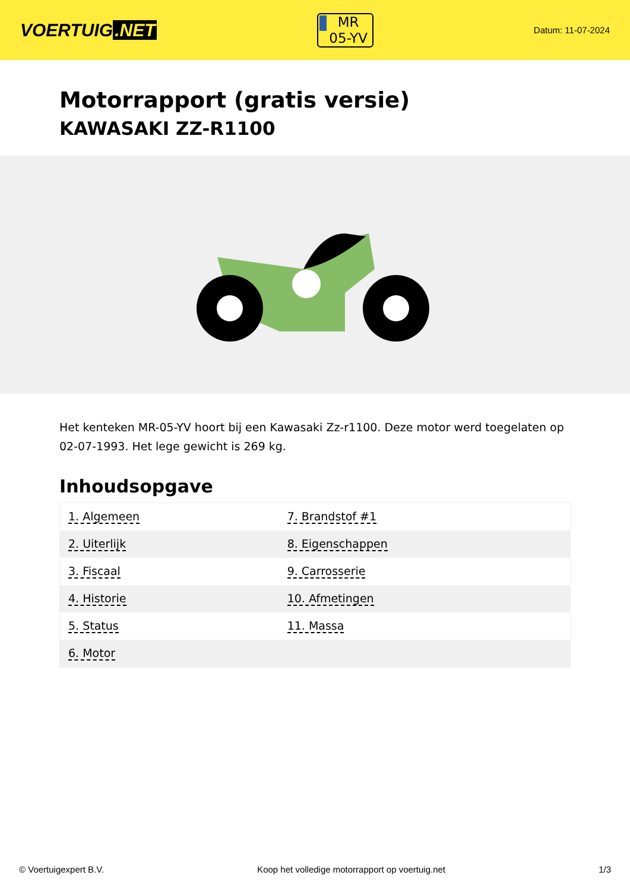VOERTUIG.NET
MR
05-YV
Datum: 11-07-2024
Motorrapport (gratis versie)
KAWASAKI ZZ-R1100
Het kenteken MR-05-YV hoort bij een Kawasaki Zz-r1100. Deze motor werd toegelaten op 02-07-1993. Het lege gewicht is 269 kg.
Inhoudsopgave
| 1. Algemeen | 7. Brandstof #1 |
| 2. Uiterlijk | 8. Eigenschappen |
| 3. Fiscaal | 9. Carrosserie |
| 4. Historie | 10. Afmetingen |
| 5. Status | 11. Massa |
| 6. Motor | |
© Voertuigexpert B.V. Koop het volledige motorrapport op voertuig.net 1/3